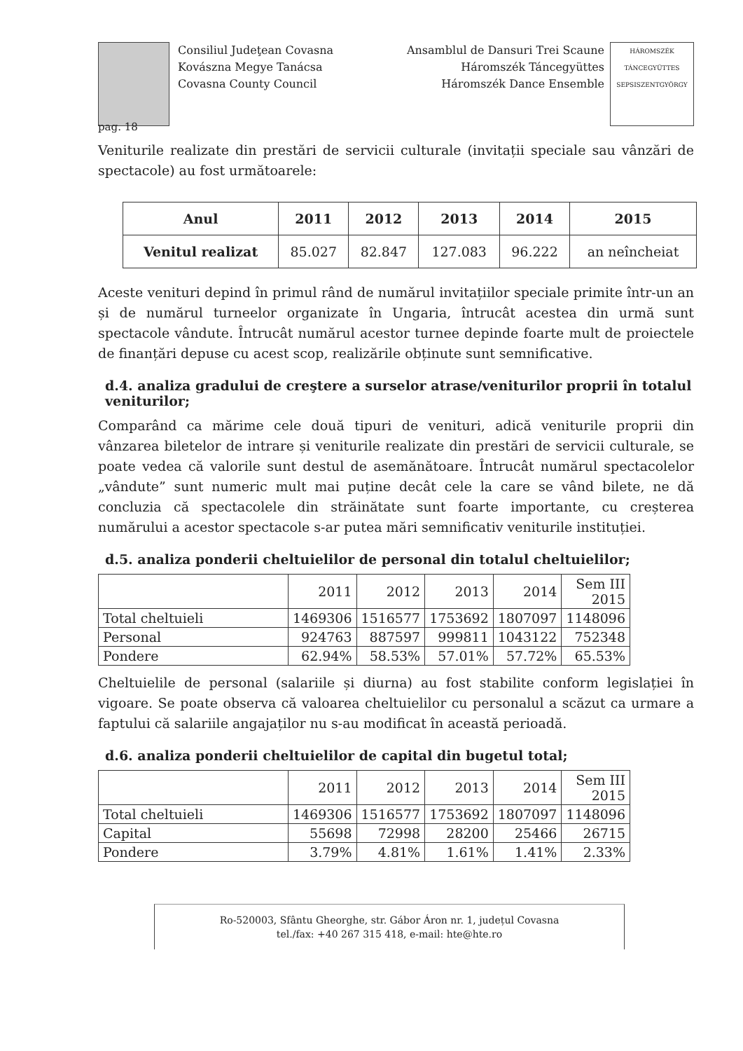Consiliul Judeţean Covasna
Kovászna Megye Tanácsa
Covasna County Council
Ansamblul de Dansuri Trei Scaune
Háromszék Táncegyüttes
Háromszék Dance Ensemble
HÁROMSZÉK TÁNCEGYÜTTES SEPSISZENTGYÖRGY
pag. 18
Veniturile realizate din prestări de servicii culturale (invitații speciale sau vânzări de spectacole) au fost următoarele:
| Anul | 2011 | 2012 | 2013 | 2014 | 2015 |
| --- | --- | --- | --- | --- | --- |
| Venitul realizat | 85.027 | 82.847 | 127.083 | 96.222 | an neîncheiat |
Aceste venituri depind în primul rând de numărul invitațiilor speciale primite într-un an și de numărul turneelor organizate în Ungaria, întrucât acestea din urmă sunt spectacole vândute. Întrucât numărul acestor turnee depinde foarte mult de proiectele de finanțări depuse cu acest scop, realizările obținute sunt semnificative.
d.4. analiza gradului de creştere a surselor atrase/veniturilor proprii în totalul veniturilor;
Comparând ca mărime cele două tipuri de venituri, adică veniturile proprii din vânzarea biletelor de intrare și veniturile realizate din prestări de servicii culturale, se poate vedea că valorile sunt destul de asemănătoare. Întrucât numărul spectacolelor „vândute” sunt numeric mult mai puține decât cele la care se vând bilete, ne dă concluzia că spectacolele din străinătate sunt foarte importante, cu creșterea numărului a acestor spectacole s-ar putea mări semnificativ veniturile instituției.
d.5. analiza ponderii cheltuielilor de personal din totalul cheltuielilor;
| | 2011 | 2012 | 2013 | 2014 | Sem III 2015 |
| Total cheltuieli | 1469306 | 1516577 | 1753692 | 1807097 | 1148096 |
| Personal | 924763 | 887597 | 999811 | 1043122 | 752348 |
| Pondere | 62.94% | 58.53% | 57.01% | 57.72% | 65.53% |
Cheltuielile de personal (salariile și diurna) au fost stabilite conform legislației în vigoare. Se poate observa că valoarea cheltuielilor cu personalul a scăzut ca urmare a faptului că salariile angajaților nu s-au modificat în această perioadă.
d.6. analiza ponderii cheltuielilor de capital din bugetul total;
| | 2011 | 2012 | 2013 | 2014 | Sem III 2015 |
| Total cheltuieli | 1469306 | 1516577 | 1753692 | 1807097 | 1148096 |
| Capital | 55698 | 72998 | 28200 | 25466 | 26715 |
| Pondere | 3.79% | 4.81% | 1.61% | 1.41% | 2.33% |
Ro-520003, Sfântu Gheorghe, str. Gábor Áron nr. 1, județul Covasna
tel./fax: +40 267 315 418, e-mail: hte@hte.ro